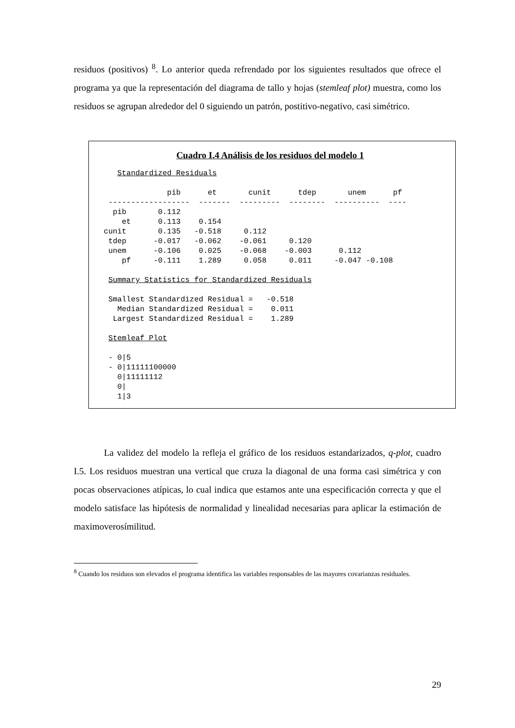residuos (positivos) <sup>8</sup>. Lo anterior queda refrendado por los siguientes resultados que ofrece el programa ya que la representación del diagrama de tallo y hojas (stemleaf plot) muestra, como los residuos se agrupan alrededor del 0 siguiendo un patrón, postitivo-negativo, casi simétrico.
Cuadro I.4 Análisis de los residuos del modelo 1
     Standardized Residuals

                pib      et       cunit      tdep       unem      pf
   ------------------  -------  ---------  --------  ----------  ----
    pib       0.112
      et      0.113    0.154
  cunit       0.135   -0.518     0.112
   tdep      -0.017   -0.062    -0.061     0.120
   unem      -0.106    0.025    -0.068    -0.003      0.112
      pf     -0.111    1.289     0.058     0.011     -0.047 -0.108

   Summary Statistics for Standardized Residuals

   Smallest Standardized Residual =   -0.518
     Median Standardized Residual =    0.011
    Largest Standardized Residual =    1.289

   Stemleaf Plot

   - 0|5
   - 0|11111100000
     0|11111112
     0|
     1|3
La validez del modelo la refleja el gráfico de los residuos estandarizados, q-plot, cuadro I.5. Los residuos muestran una vertical que cruza la diagonal de una forma casi simétrica y con pocas observaciones atípicas, lo cual indica que estamos ante una especificación correcta y que el modelo satisface las hipótesis de normalidad y linealidad necesarias para aplicar la estimación de maximoverosímilitud.
<sup>8</sup> Cuando los residuos son elevados el programa identifica las variables responsables de las mayores covarianzas residuales.
29